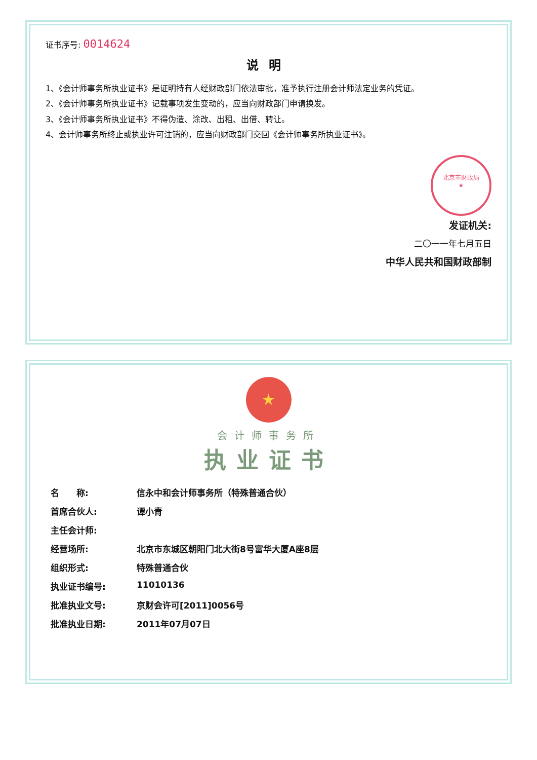证书序号: 0014624
说明
1、《会计师事务所执业证书》是证明持有人经财政部门依法审批，准予执行注册会计师法定业务的凭证。
2、《会计师事务所执业证书》记载事项发生变动的，应当向财政部门申请换发。
3、《会计师事务所执业证书》不得伪造、涂改、出租、出借、转让。
4、会计师事务所终止或执业许可注销的，应当向财政部门交回《会计师事务所执业证书》。
北京市财政局
★
发证机关:
二〇一一年七月五日
中华人民共和国财政部制
★
会计师事务所
执业证书
| 名 称: | 信永中和会计师事务所（特殊普通合伙） |
| 首席合伙人: | 谭小青 |
| 主任会计师: | |
| 经营场所: | 北京市东城区朝阳门北大街8号富华大厦A座8层 |
| 组织形式: | 特殊普通合伙 |
| 执业证书编号: | 11010136 |
| 批准执业文号: | 京财会许可[2011]0056号 |
| 批准执业日期: | 2011年07月07日 |